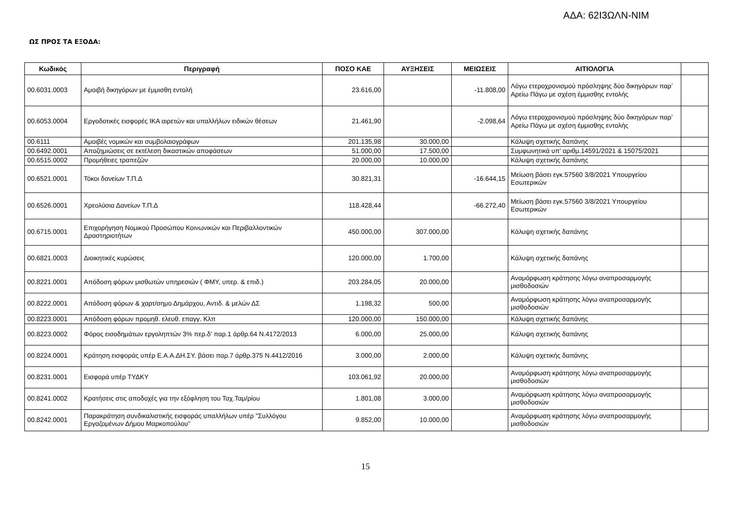ΑΔΑ: 62Ι3ΩΛΝ-ΝΙΜ
ΩΣ ΠΡΟΣ ΤΑ ΕΞΟΔΑ:
| Κωδικός | Περιγραφή | ΠΟΣΟ ΚΑΕ | ΑΥΞΗΣΕΙΣ | ΜΕΙΩΣΕΙΣ | ΑΙΤΙΟΛΟΓΙΑ | |
| --- | --- | --- | --- | --- | --- | --- |
| 00.6031.0003 | Αμοιβή δικηγόρων με έμμισθη εντολή | 23.616,00 | | -11.808,00 | Λόγω ετεροχρονισμού πρόσληψης δύο δικηγόρων παρ’ Αρείω Πάγω με σχέση έμμισθης εντολής | |
| 00.6053.0004 | Εργοδοτικές εισφορές ΙΚΑ αιρετών και υπαλλήλων ειδικών θέσεων | 21.461,90 | | -2.098,64 | Λόγω ετεροχρονισμού πρόσληψης δύο δικηγόρων παρ’ Αρείω Πάγω με σχέση έμμισθης εντολής | |
| 00.6111 | Αμοιβές νομικών και συμβολαιογράφων | 201.135,98 | 30.000,00 | | Κάλυψη σχετικής δαπάνης | |
| 00.6492.0001 | Αποζημιώσεις σε εκτέλεση δικαστικών αποφάσεων | 51.000,00 | 17.500,00 | | Συμφωνητικά υπ' αριθμ.14591/2021 & 15075/2021 | |
| 00.6515.0002 | Προμήθειες τραπεζών | 20.000,00 | 10.000,00 | | Κάλυψη σχετικής δαπάνης | |
| 00.6521.0001 | Τόκοι δανείων Τ.Π.Δ | 30.821,31 | | -16.644,15 | Μείωση βάσει εγκ.57560 3/8/2021 Υπουργείου Εσωτερικών | |
| 00.6526.0001 | Χρεολύσια Δανείων Τ.Π.Δ | 118.428,44 | | -66.272,40 | Μείωση βάσει εγκ.57560 3/8/2021 Υπουργείου Εσωτερικών | |
| 00.6715.0001 | Επιχορήγηση Νομικού Προσώπου Κοινωνικών και Περιβαλλοντικών Δραστηριοτήτων | 450.000,00 | 307.000,00 | | Κάλυψη σχετικής δαπάνης | |
| 00.6821.0003 | Διοικητικές κυρώσεις | 120.000,00 | 1.700,00 | | Κάλυψη σχετικής δαπάνης | |
| 00.8221.0001 | Απόδοση φόρων μισθωτών υπηρεσιών ( ΦΜΥ, υπερ. & επιδ.) | 203.284,05 | 20.000,00 | | Αναμόρφωση κράτησης λόγω αναπροσαρμογής μισθοδοσιών | |
| 00.8222.0001 | Απόδοση φόρων & χαρτ/σημο Δημάρχου, Αντιδ. & μελών ΔΣ | 1.198,32 | 500,00 | | Αναμόρφωση κράτησης λόγω αναπροσαρμογής μισθοδοσιών | |
| 00.8223.0001 | Απόδοση φόρων προμηθ. ελευθ. επαγγ. Κλπ | 120.000,00 | 150.000,00 | | Κάλυψη σχετικής δαπάνης | |
| 00.8223.0002 | Φόρος εισοδημάτων εργοληπτών 3% περ.δ' παρ.1 άρθρ.64 Ν.4172/2013 | 6.000,00 | 25.000,00 | | Κάλυψη σχετικής δαπάνης | |
| 00.8224.0001 | Κράτηση εισφοράς υπέρ Ε.Α.Α.ΔΗ.ΣΥ. βάσει παρ.7 άρθρ.375 Ν.4412/2016 | 3.000,00 | 2.000,00 | | Κάλυψη σχετικής δαπάνης | |
| 00.8231.0001 | Εισφορά υπέρ ΤΥΔΚΥ | 103.061,92 | 20.000,00 | | Αναμόρφωση κράτησης λόγω αναπροσαρμογής μισθοδοσιών | |
| 00.8241.0002 | Κρατήσεις στις αποδοχές για την εξόφληση του Ταχ.Ταμ/ρίου | 1.801,08 | 3.000,00 | | Αναμόρφωση κράτησης λόγω αναπροσαρμογής μισθοδοσιών | |
| 00.8242.0001 | Παρακράτηση συνδικαλιστικής εισφοράς υπαλλήλων υπέρ "Συλλόγου Εργαζομένων Δήμου Μαρκοπούλου" | 9.852,00 | 10.000,00 | | Αναμόρφωση κράτησης λόγω αναπροσαρμογής μισθοδοσιών | |
15